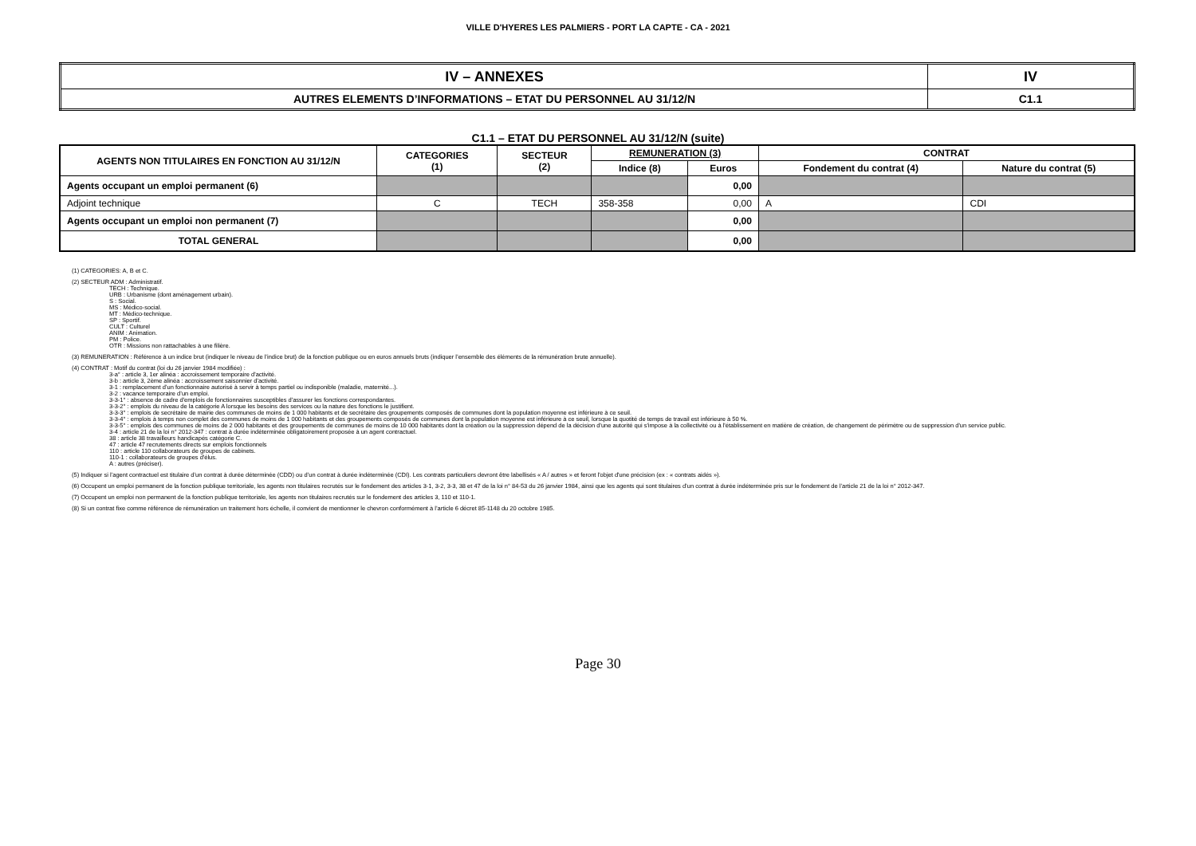VILLE D'HYERES LES PALMIERS - PORT LA CAPTE - CA - 2021
| IV – ANNEXES | IV |
| AUTRES ELEMENTS D’INFORMATIONS – ETAT DU PERSONNEL AU 31/12/N | C1.1 |
C1.1 – ETAT DU PERSONNEL AU 31/12/N (suite)
| AGENTS NON TITULAIRES EN FONCTION AU 31/12/N | CATEGORIES (1) | SECTEUR (2) | REMUNERATION (3) | | CONTRAT | |
| --- | --- | --- | --- | --- | --- | --- |
| | | | Indice (8) | Euros | Fondement du contrat (4) | Nature du contrat (5) |
| Agents occupant un emploi permanent (6) | | | | 0,00 | | |
| Adjoint technique | C | TECH | 358-358 | 0,00 | A | CDI |
| Agents occupant un emploi non permanent (7) | | | | 0,00 | | |
| TOTAL GENERAL | | | | 0,00 | | |
(1) CATEGORIES: A, B et C.
(2) SECTEUR ADM : Administratif.
TECH : Technique.
URB : Urbanisme (dont aménagement urbain).
S : Social.
MS : Médico-social.
MT : Médico-technique.
SP : Sportif.
CULT : Culturel
ANIM : Animation.
PM : Police.
OTR : Missions non rattachables à une filière.
(3) REMUNERATION : Référence à un indice brut (indiquer le niveau de l’indice brut) de la fonction publique ou en euros annuels bruts (indiquer l’ensemble des éléments de la rémunération brute annuelle).
(4) CONTRAT : Motif du contrat (loi du 26 janvier 1984 modifiée) :
3-a° : article 3, 1er alinéa : accroissement temporaire d'activité.
3-b : article 3, 2ème alinéa : accroissement saisonnier d'activité.
3-1 : remplacement d’un fonctionnaire autorisé à servir à temps partiel ou indisponible (maladie, maternité...).
3-2 : vacance temporaire d’un emploi.
3-3-1° : absence de cadre d'emplois de fonctionnaires susceptibles d'assurer les fonctions correspondantes.
3-3-2° : emplois du niveau de la catégorie A lorsque les besoins des services ou la nature des fonctions le justifient.
3-3-3° : emplois de secrétaire de mairie des communes de moins de 1 000 habitants et de secrétaire des groupements composés de communes dont la population moyenne est inférieure à ce seuil.
3-3-4° : emplois à temps non complet des communes de moins de 1 000 habitants et des groupements composés de communes dont la population moyenne est inférieure à ce seuil, lorsque la quotité de temps de travail est inférieure à 50 %.
3-3-5° : emplois des communes de moins de 2 000 habitants et des groupements de communes de moins de 10 000 habitants dont la création ou la suppression dépend de la décision d'une autorité qui s'impose à la collectivité ou à l'établissement en matière de création, de changement de périmètre ou de suppression d'un service public.
3-4 : article 21 de la loi n° 2012-347 : contrat à durée indéterminée obligatoirement proposée à un agent contractuel.
38 : article 38 travailleurs handicapés catégorie C.
47 : article 47 recrutements directs sur emplois fonctionnels
110 : article 110 collaborateurs de groupes de cabinets.
110-1 : collaborateurs de groupes d'élus.
A : autres (préciser).
(5) Indiquer si l’agent contractuel est titulaire d’un contrat à durée déterminée (CDD) ou d’un contrat à durée indéterminée (CDI). Les contrats particuliers devront être labellisés « A / autres » et feront l'objet d'une précision (ex : « contrats aidés »).
(6) Occupent un emploi permanent de la fonction publique territoriale, les agents non titulaires recrutés sur le fondement des articles 3-1, 3-2, 3-3, 38 et 47 de la loi n° 84-53 du 26 janvier 1984, ainsi que les agents qui sont titulaires d’un contrat à durée indéterminée pris sur le fondement de l’article 21 de la loi n° 2012-347.
(7) Occupent un emploi non permanent de la fonction publique territoriale, les agents non titulaires recrutés sur le fondement des articles 3, 110 et 110-1.
(8) Si un contrat fixe comme référence de rémunération un traitement hors échelle, il convient de mentionner le chevron conformément à l’article 6 décret 85-1148 du 20 octobre 1985.
Page 30